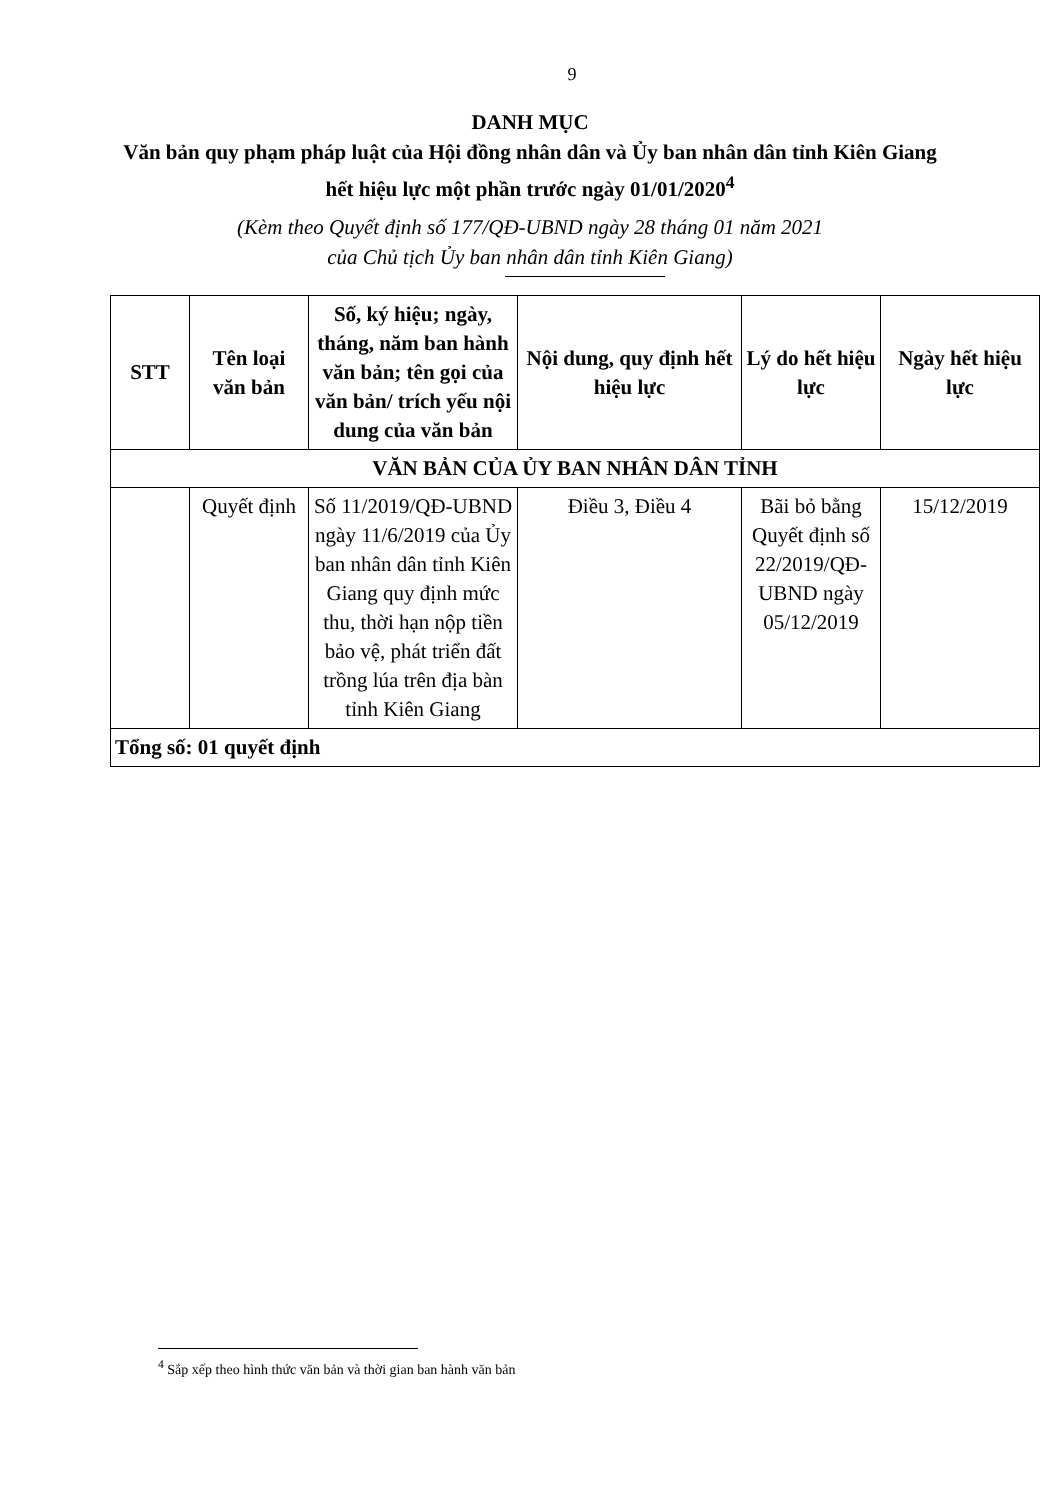9
DANH MỤC
Văn bản quy phạm pháp luật của Hội đồng nhân dân và Ủy ban nhân dân tỉnh Kiên Giang hết hiệu lực một phần trước ngày 01/01/2020<sup>4</sup>
(Kèm theo Quyết định số 177/QĐ-UBND ngày 28 tháng 01 năm 2021
của Chủ tịch Ủy ban nhân dân tỉnh Kiên Giang)
| STT | Tên loại văn bản | Số, ký hiệu; ngày, tháng, năm ban hành văn bản; tên gọi của văn bản/ trích yếu nội dung của văn bản | Nội dung, quy định hết hiệu lực | Lý do hết hiệu lực | Ngày hết hiệu lực |
| --- | --- | --- | --- | --- | --- |
| VĂN BẢN CỦA ỦY BAN NHÂN DÂN TỈNH | | | | | |
| | Quyết định | Số 11/2019/QĐ-UBND ngày 11/6/2019 của Ủy ban nhân dân tỉnh Kiên Giang quy định mức thu, thời hạn nộp tiền bảo vệ, phát triển đất trồng lúa trên địa bàn tỉnh Kiên Giang | Điều 3, Điều 4 | Bãi bỏ bằng Quyết định số 22/2019/QĐ-UBND ngày 05/12/2019 | 15/12/2019 |
| Tổng số: 01 quyết định | | | | | |
<sup>4</sup> Sắp xếp theo hình thức văn bản và thời gian ban hành văn bản